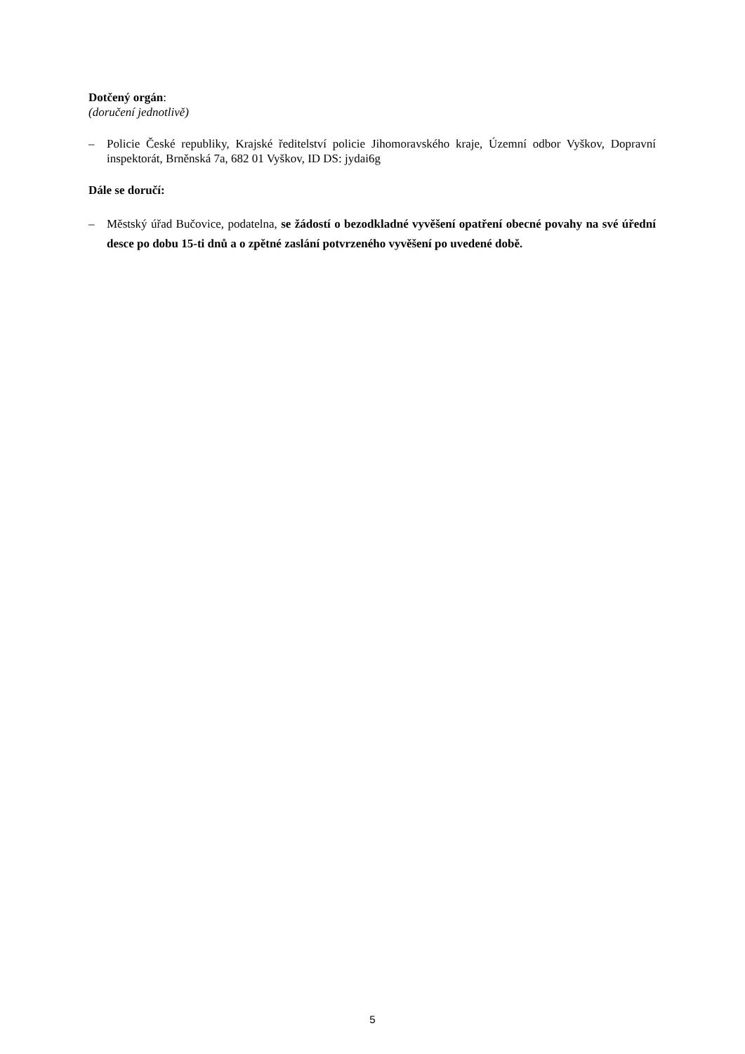Dotčený orgán:
(doručení jednotlivě)
– Policie České republiky, Krajské ředitelství policie Jihomoravského kraje, Územní odbor Vyškov, Dopravní inspektorát, Brněnská 7a, 682 01 Vyškov, ID DS: jydai6g
Dále se doručí:
– Městský úřad Bučovice, podatelna, se žádostí o bezodkladné vyvěšení opatření obecné povahy na své úřední desce po dobu 15-ti dnů a o zpětné zaslání potvrzeného vyvěšení po uvedené době.
5